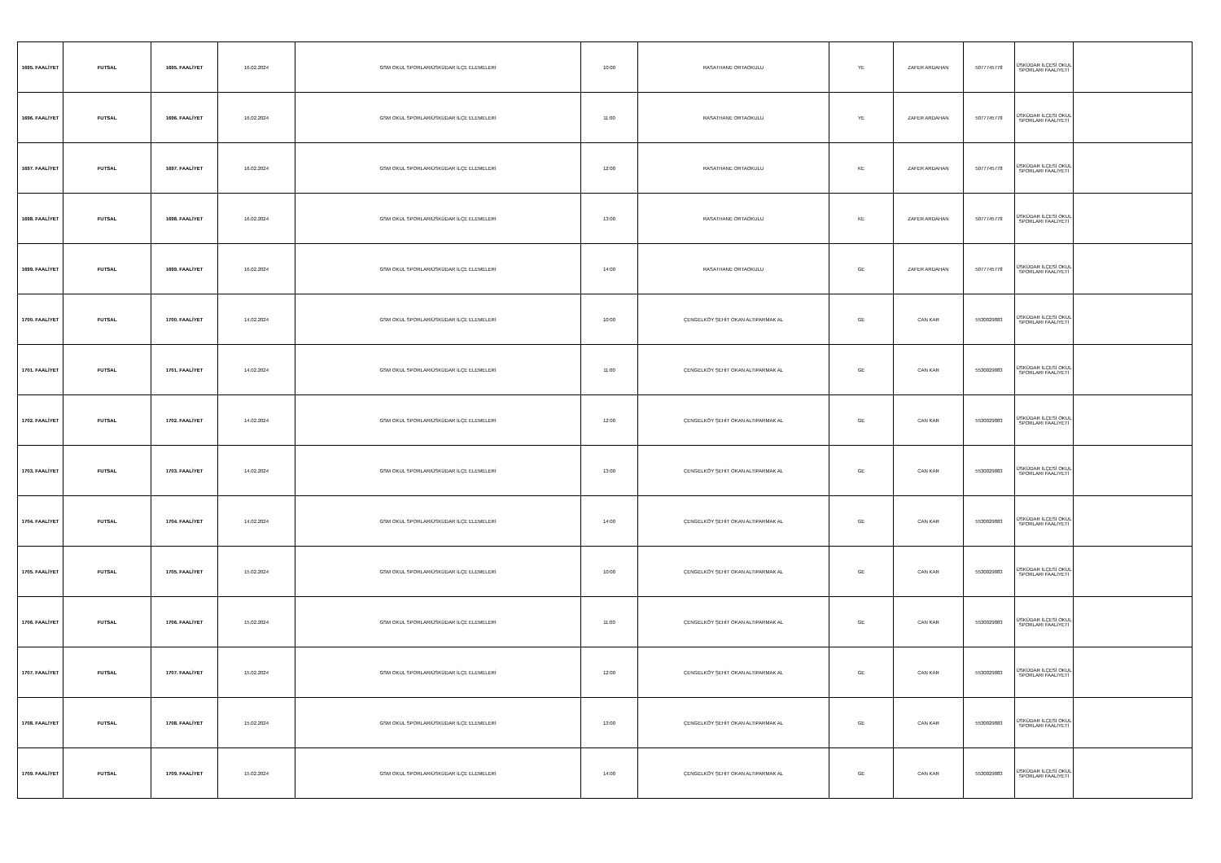| 1695. FAALİYET | FUTSAL | 1695. FAALİYET | 16.02.2024 | GSM OKUL SPORLARIÜSKÜDAR İLÇE ELEMELERİ | 10:00 | RASATHANE ORTAOKULU | YE | ZAFER ARDAHAN | 5077745778 | ÜSKÜDAR İLÇESİ OKUL SPORLARI FAALİYETİ | |
| 1696. FAALİYET | FUTSAL | 1696. FAALİYET | 16.02.2024 | GSM OKUL SPORLARIÜSKÜDAR İLÇE ELEMELERİ | 11:00 | RASATHANE ORTAOKULU | YE | ZAFER ARDAHAN | 5077745778 | ÜSKÜDAR İLÇESİ OKUL SPORLARI FAALİYETİ | |
| 1697. FAALİYET | FUTSAL | 1697. FAALİYET | 16.02.2024 | GSM OKUL SPORLARIÜSKÜDAR İLÇE ELEMELERİ | 12:00 | RASATHANE ORTAOKULU | KE | ZAFER ARDAHAN | 5077745778 | ÜSKÜDAR İLÇESİ OKUL SPORLARI FAALİYETİ | |
| 1698. FAALİYET | FUTSAL | 1698. FAALİYET | 16.02.2024 | GSM OKUL SPORLARIÜSKÜDAR İLÇE ELEMELERİ | 13:00 | RASATHANE ORTAOKULU | KE | ZAFER ARDAHAN | 5077745778 | ÜSKÜDAR İLÇESİ OKUL SPORLARI FAALİYETİ | |
| 1699. FAALİYET | FUTSAL | 1699. FAALİYET | 16.02.2024 | GSM OKUL SPORLARIÜSKÜDAR İLÇE ELEMELERİ | 14:00 | RASATHANE ORTAOKULU | GE | ZAFER ARDAHAN | 5077745778 | ÜSKÜDAR İLÇESİ OKUL SPORLARI FAALİYETİ | |
| 1700. FAALİYET | FUTSAL | 1700. FAALİYET | 14.02.2024 | GSM OKUL SPORLARIÜSKÜDAR İLÇE ELEMELERİ | 10:00 | ÇENGELKÖY ŞEHİT OKAN ALTIPARMAK AL | GE | CAN KAR | 5530029883 | ÜSKÜDAR İLÇESİ OKUL SPORLARI FAALİYETİ | |
| 1701. FAALİYET | FUTSAL | 1701. FAALİYET | 14.02.2024 | GSM OKUL SPORLARIÜSKÜDAR İLÇE ELEMELERİ | 11:00 | ÇENGELKÖY ŞEHİT OKAN ALTIPARMAK AL | GE | CAN KAR | 5530029883 | ÜSKÜDAR İLÇESİ OKUL SPORLARI FAALİYETİ | |
| 1702. FAALİYET | FUTSAL | 1702. FAALİYET | 14.02.2024 | GSM OKUL SPORLARIÜSKÜDAR İLÇE ELEMELERİ | 12:00 | ÇENGELKÖY ŞEHİT OKAN ALTIPARMAK AL | GE | CAN KAR | 5530029883 | ÜSKÜDAR İLÇESİ OKUL SPORLARI FAALİYETİ | |
| 1703. FAALİYET | FUTSAL | 1703. FAALİYET | 14.02.2024 | GSM OKUL SPORLARIÜSKÜDAR İLÇE ELEMELERİ | 13:00 | ÇENGELKÖY ŞEHİT OKAN ALTIPARMAK AL | GE | CAN KAR | 5530029883 | ÜSKÜDAR İLÇESİ OKUL SPORLARI FAALİYETİ | |
| 1704. FAALİYET | FUTSAL | 1704. FAALİYET | 14.02.2024 | GSM OKUL SPORLARIÜSKÜDAR İLÇE ELEMELERİ | 14:00 | ÇENGELKÖY ŞEHİT OKAN ALTIPARMAK AL | GE | CAN KAR | 5530029883 | ÜSKÜDAR İLÇESİ OKUL SPORLARI FAALİYETİ | |
| 1705. FAALİYET | FUTSAL | 1705. FAALİYET | 15.02.2024 | GSM OKUL SPORLARIÜSKÜDAR İLÇE ELEMELERİ | 10:00 | ÇENGELKÖY ŞEHİT OKAN ALTIPARMAK AL | GE | CAN KAR | 5530029883 | ÜSKÜDAR İLÇESİ OKUL SPORLARI FAALİYETİ | |
| 1706. FAALİYET | FUTSAL | 1706. FAALİYET | 15.02.2024 | GSM OKUL SPORLARIÜSKÜDAR İLÇE ELEMELERİ | 11:00 | ÇENGELKÖY ŞEHİT OKAN ALTIPARMAK AL | GE | CAN KAR | 5530029883 | ÜSKÜDAR İLÇESİ OKUL SPORLARI FAALİYETİ | |
| 1707. FAALİYET | FUTSAL | 1707. FAALİYET | 15.02.2024 | GSM OKUL SPORLARIÜSKÜDAR İLÇE ELEMELERİ | 12:00 | ÇENGELKÖY ŞEHİT OKAN ALTIPARMAK AL | GE | CAN KAR | 5530029883 | ÜSKÜDAR İLÇESİ OKUL SPORLARI FAALİYETİ | |
| 1708. FAALİYET | FUTSAL | 1708. FAALİYET | 15.02.2024 | GSM OKUL SPORLARIÜSKÜDAR İLÇE ELEMELERİ | 13:00 | ÇENGELKÖY ŞEHİT OKAN ALTIPARMAK AL | GE | CAN KAR | 5530029883 | ÜSKÜDAR İLÇESİ OKUL SPORLARI FAALİYETİ | |
| 1709. FAALİYET | FUTSAL | 1709. FAALİYET | 15.02.2024 | GSM OKUL SPORLARIÜSKÜDAR İLÇE ELEMELERİ | 14:00 | ÇENGELKÖY ŞEHİT OKAN ALTIPARMAK AL | GE | CAN KAR | 5530029883 | ÜSKÜDAR İLÇESİ OKUL SPORLARI FAALİYETİ | |